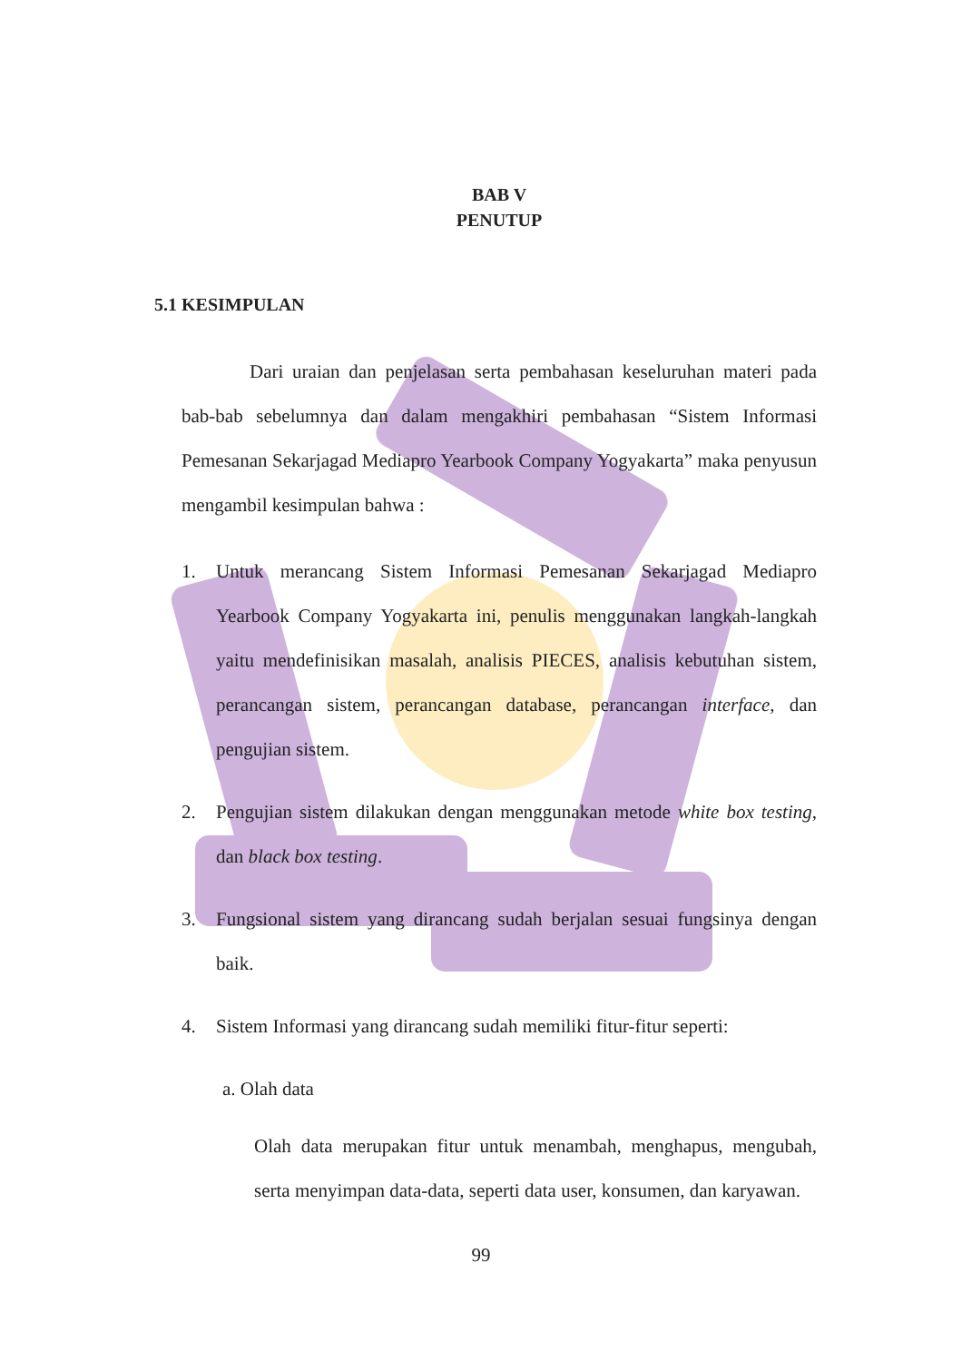BAB V
PENUTUP
5.1 KESIMPULAN
Dari uraian dan penjelasan serta pembahasan keseluruhan materi pada bab-bab sebelumnya dan dalam mengakhiri pembahasan “Sistem Informasi Pemesanan Sekarjagad Mediapro Yearbook Company Yogyakarta” maka penyusun mengambil kesimpulan bahwa :
1. Untuk merancang Sistem Informasi Pemesanan Sekarjagad Mediapro Yearbook Company Yogyakarta ini, penulis menggunakan langkah-langkah yaitu mendefinisikan masalah, analisis PIECES, analisis kebutuhan sistem, perancangan sistem, perancangan database, perancangan interface, dan pengujian sistem.
2. Pengujian sistem dilakukan dengan menggunakan metode white box testing, dan black box testing.
3. Fungsional sistem yang dirancang sudah berjalan sesuai fungsinya dengan baik.
4. Sistem Informasi yang dirancang sudah memiliki fitur-fitur seperti:
a. Olah data
Olah data merupakan fitur untuk menambah, menghapus, mengubah, serta menyimpan data-data, seperti data user, konsumen, dan karyawan.
99